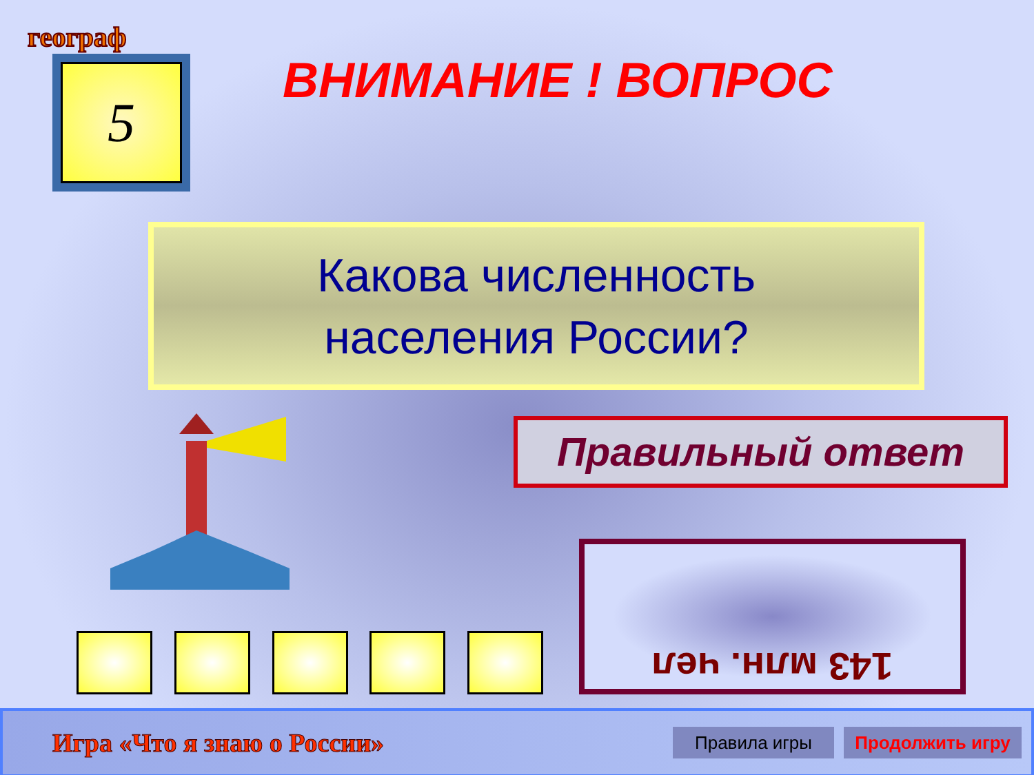географ
5 ВНИМАНИЕ ! ВОПРОС
Какова численность
населения России?
Правильный ответ
143 млн. чел
Игра «Что я знаю о России»
Правила игры
Продолжить игру